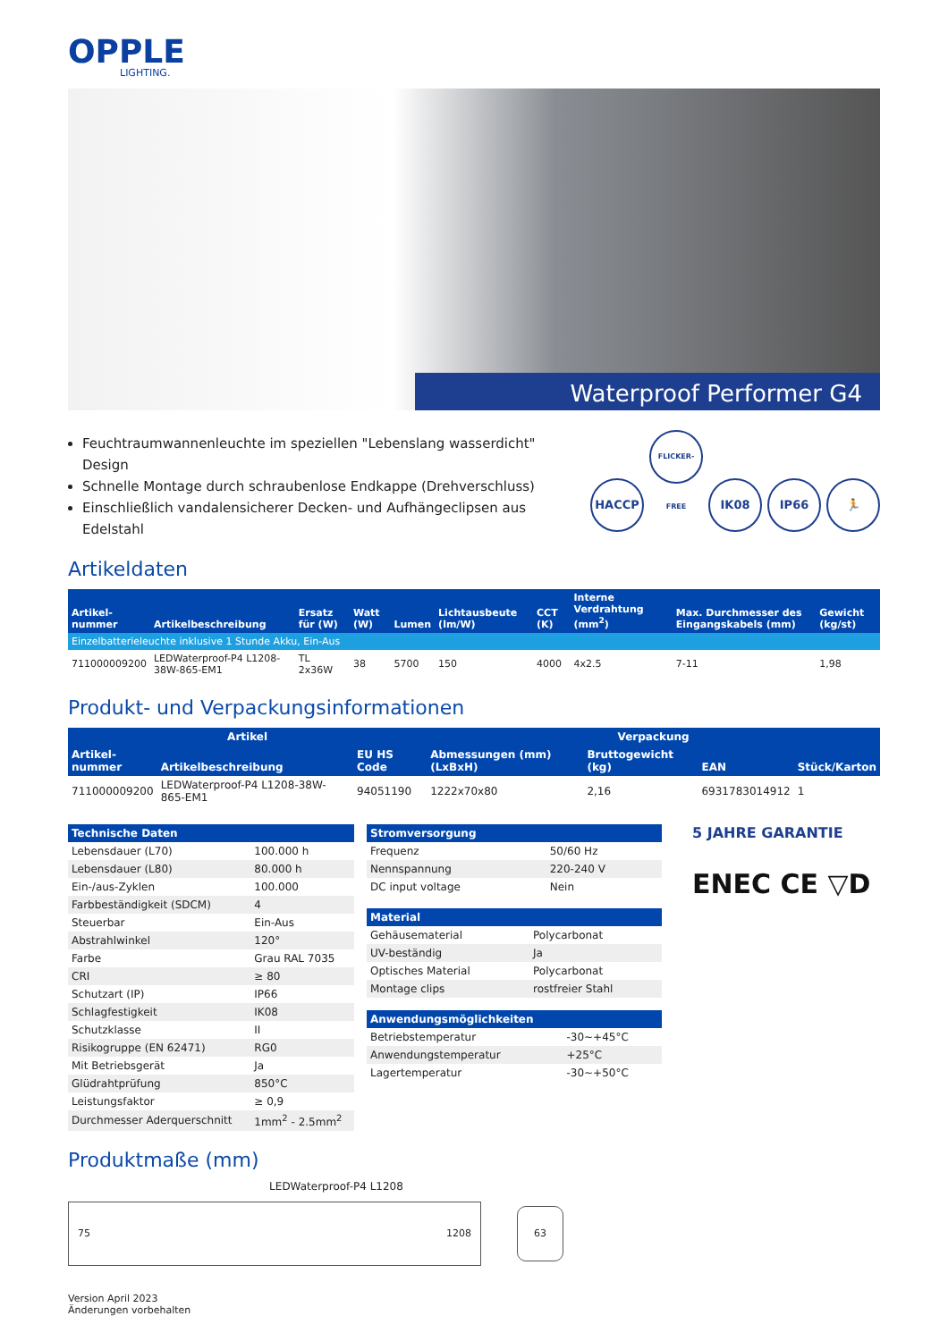OPPLE
LIGHTING.
Waterproof Performer G4
HACCP FLICKER-FREE IK08 IP66 🏃
Feuchtraumwannenleuchte im speziellen "Lebenslang wasserdicht" Design
Schnelle Montage durch schraubenlose Endkappe (Drehverschluss)
Einschließlich vandalensicherer Decken- und Aufhängeclipsen aus Edelstahl
Artikeldaten
| Artikel- nummer | Artikelbeschreibung | Ersatz für (W) | Watt (W) | Lumen | Lichtausbeute (lm/W) | CCT (K) | Interne Verdrahtung (mm<sup>2</sup>) | Max. Durchmesser des Eingangskabels (mm) | Gewicht (kg/st) |
| --- | --- | --- | --- | --- | --- | --- | --- | --- | --- |
| Einzelbatterieleuchte inklusive 1 Stunde Akku, Ein-Aus | | | | | | | | | |
| 711000009200 | LEDWaterproof-P4 L1208-38W-865-EM1 | TL 2x36W | 38 | 5700 | 150 | 4000 | 4x2.5 | 7-11 | 1,98 |
Produkt- und Verpackungsinformationen
| Artikel | | | Verpackung | | | |
| --- | --- | --- | --- | --- | --- | --- |
| Artikel- nummer | Artikelbeschreibung | EU HS Code | Abmessungen (mm) (LxBxH) | Bruttogewicht (kg) | EAN | Stück/Karton |
| 711000009200 | LEDWaterproof-P4 L1208-38W-865-EM1 | 94051190 | 1222x70x80 | 2,16 | 6931783014912 | 1 |
| Technische Daten | |
| --- | --- |
| Lebensdauer (L70) | 100.000 h |
| Lebensdauer (L80) | 80.000 h |
| Ein-/aus-Zyklen | 100.000 |
| Farbbeständigkeit (SDCM) | 4 |
| Steuerbar | Ein-Aus |
| Abstrahlwinkel | 120° |
| Farbe | Grau RAL 7035 |
| CRI | ≥ 80 |
| Schutzart (IP) | IP66 |
| Schlagfestigkeit | IK08 |
| Schutzklasse | II |
| Risikogruppe (EN 62471) | RG0 |
| Mit Betriebsgerät | Ja |
| Glüdrahtprüfung | 850°C |
| Leistungsfaktor | ≥ 0,9 |
| Durchmesser Aderquerschnitt | 1mm<sup>2</sup> - 2.5mm<sup>2</sup> |
| Stromversorgung | |
| --- | --- |
| Frequenz | 50/60 Hz |
| Nennspannung | 220-240 V |
| DC input voltage | Nein |
| Material | |
| --- | --- |
| Gehäusematerial | Polycarbonat |
| UV-beständig | Ja |
| Optisches Material | Polycarbonat |
| Montage clips | rostfreier Stahl |
| Anwendungsmöglichkeiten | |
| --- | --- |
| Betriebstemperatur | -30~+45°C |
| Anwendungstemperatur | +25°C |
| Lagertemperatur | -30~+50°C |
5 JAHRE GARANTIE
ENEC CE ▽D
Produktmaße (mm)
LEDWaterproof-P4 L1208
75 1208
63
Version April 2023
Änderungen vorbehalten